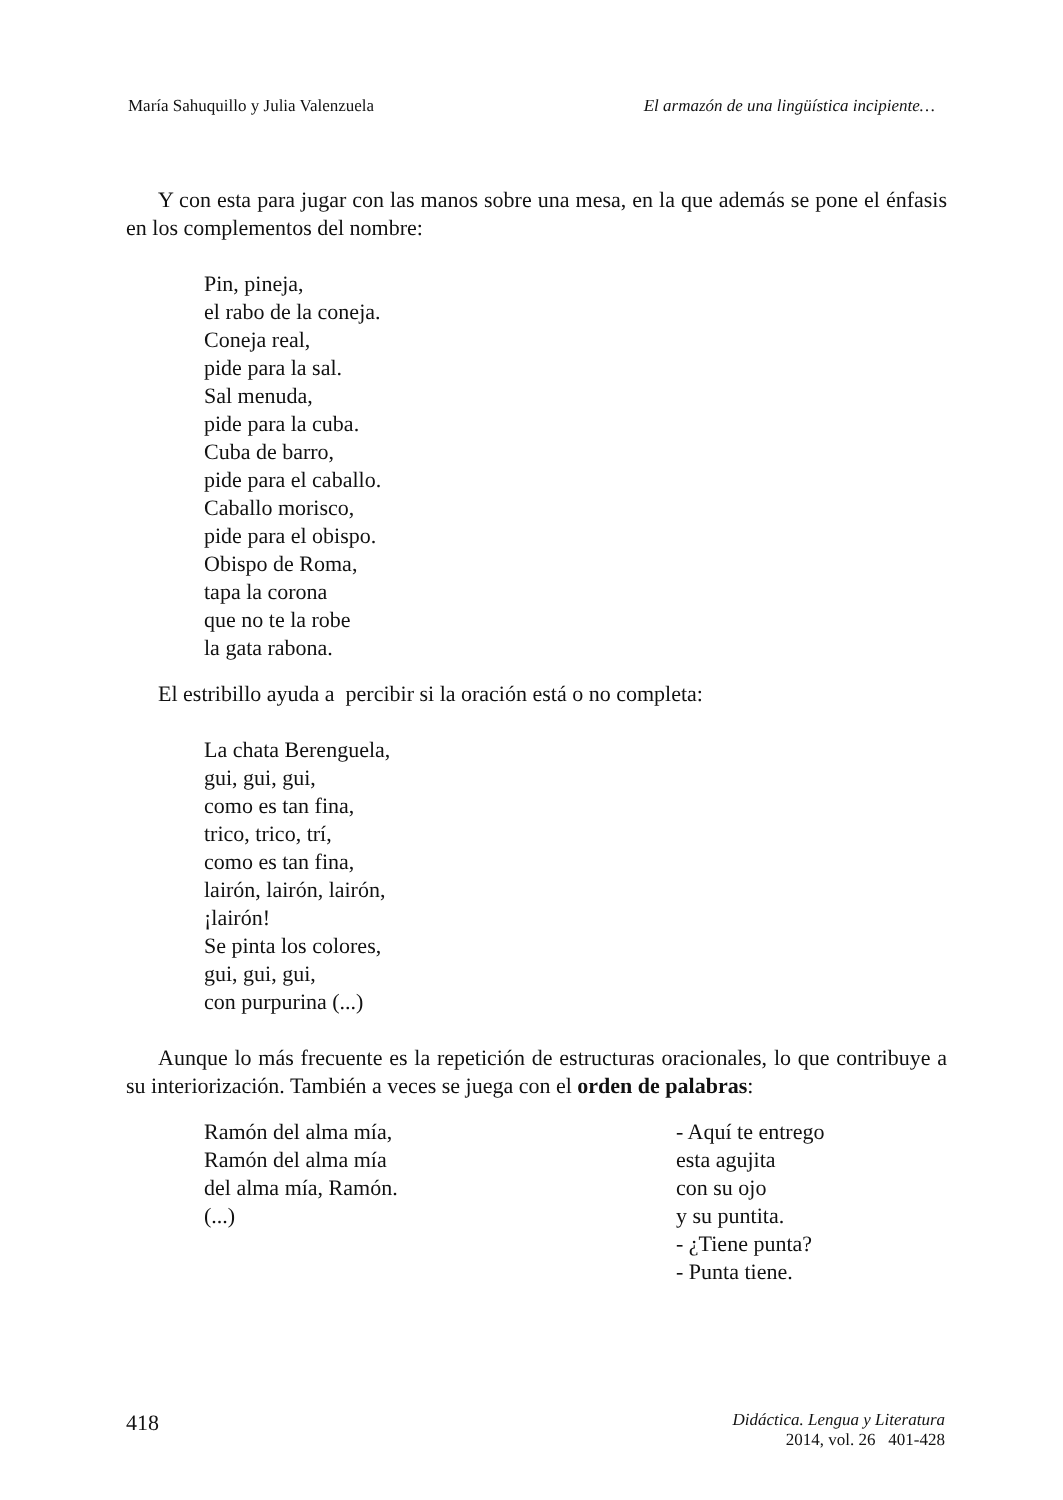María Sahuquillo y Julia Valenzuela El armazón de una lingüística incipiente…
Y con esta para jugar con las manos sobre una mesa, en la que además se pone el énfasis en los complementos del nombre:
Pin, pineja,
el rabo de la coneja.
Coneja real,
pide para la sal.
Sal menuda,
pide para la cuba.
Cuba de barro,
pide para el caballo.
Caballo morisco,
pide para el obispo.
Obispo de Roma,
tapa la corona
que no te la robe
la gata rabona.
El estribillo ayuda a percibir si la oración está o no completa:
La chata Berenguela,
gui, gui, gui,
como es tan fina,
trico, trico, trí,
como es tan fina,
lairón, lairón, lairón,
¡lairón!
Se pinta los colores,
gui, gui, gui,
con purpurina (...)
Aunque lo más frecuente es la repetición de estructuras oracionales, lo que contribuye a su interiorización. También a veces se juega con el orden de palabras:
Ramón del alma mía,
Ramón del alma mía
del alma mía, Ramón.
(...)
- Aquí te entrego
esta agujita
con su ojo
y su puntita.
- ¿Tiene punta?
- Punta tiene.
418 Didáctica. Lengua y Literatura
2014, vol. 26 401-428